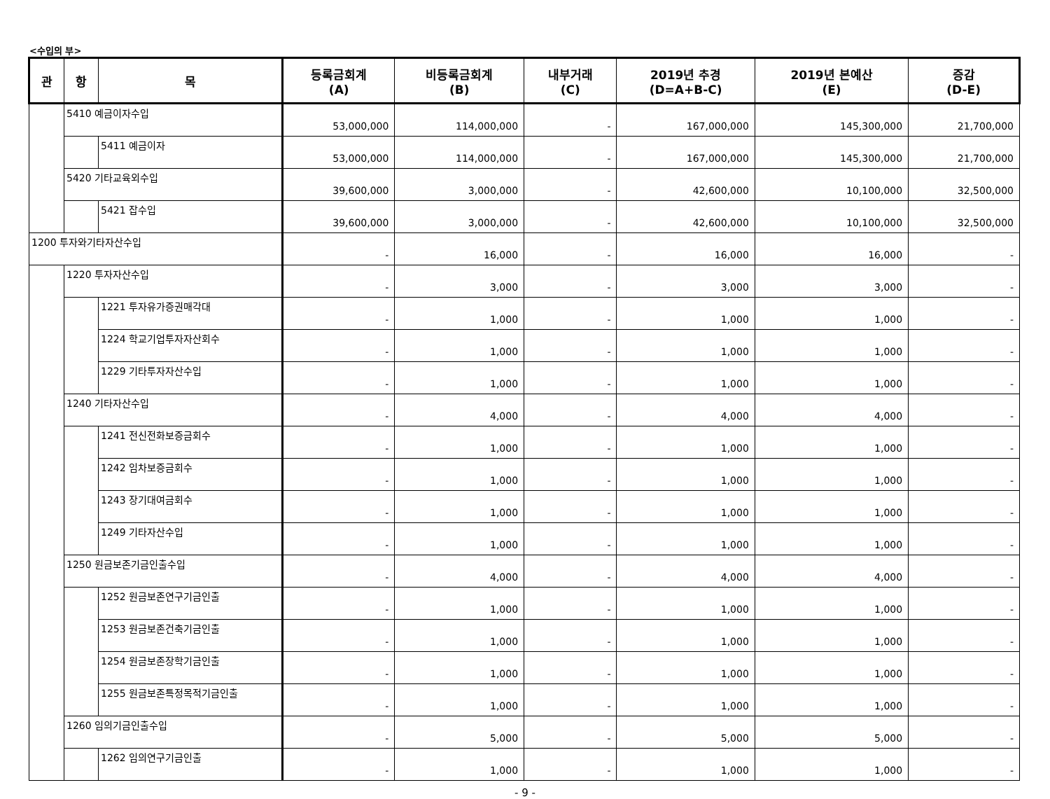<수입의 부>
| 관 | 항 | 목 | 등록금회계 (A) | 비등록금회계 (B) | 내부거래 (C) | 2019년 추경 (D=A+B-C) | 2019년 본예산 (E) | 증감 (D-E) |
| --- | --- | --- | --- | --- | --- | --- | --- | --- |
| | 5410 예금이자수입 | | 53,000,000 | 114,000,000 | - | 167,000,000 | 145,300,000 | 21,700,000 |
| | | 5411 예금이자 | 53,000,000 | 114,000,000 | - | 167,000,000 | 145,300,000 | 21,700,000 |
| | 5420 기타교육외수입 | | 39,600,000 | 3,000,000 | - | 42,600,000 | 10,100,000 | 32,500,000 |
| | | 5421 잡수입 | 39,600,000 | 3,000,000 | - | 42,600,000 | 10,100,000 | 32,500,000 |
| 1200 투자와기타자산수입 | | | - | 16,000 | - | 16,000 | 16,000 | - |
| | 1220 투자자산수입 | | - | 3,000 | - | 3,000 | 3,000 | - |
| | | 1221 투자유가증권매각대 | - | 1,000 | - | 1,000 | 1,000 | - |
| | | 1224 학교기업투자자산회수 | - | 1,000 | - | 1,000 | 1,000 | - |
| | | 1229 기타투자자산수입 | - | 1,000 | - | 1,000 | 1,000 | - |
| | 1240 기타자산수입 | | - | 4,000 | - | 4,000 | 4,000 | - |
| | | 1241 전신전화보증금회수 | - | 1,000 | - | 1,000 | 1,000 | - |
| | | 1242 임차보증금회수 | - | 1,000 | - | 1,000 | 1,000 | - |
| | | 1243 장기대여금회수 | - | 1,000 | - | 1,000 | 1,000 | - |
| | | 1249 기타자산수입 | - | 1,000 | - | 1,000 | 1,000 | - |
| | 1250 원금보존기금인출수입 | | - | 4,000 | - | 4,000 | 4,000 | - |
| | | 1252 원금보존연구기금인출 | - | 1,000 | - | 1,000 | 1,000 | - |
| | | 1253 원금보존건축기금인출 | - | 1,000 | - | 1,000 | 1,000 | - |
| | | 1254 원금보존장학기금인출 | - | 1,000 | - | 1,000 | 1,000 | - |
| | | 1255 원금보존특정목적기금인출 | - | 1,000 | - | 1,000 | 1,000 | - |
| | 1260 임의기금인출수입 | | - | 5,000 | - | 5,000 | 5,000 | - |
| | | 1262 임의연구기금인출 | - | 1,000 | - | 1,000 | 1,000 | - |
- 9 -